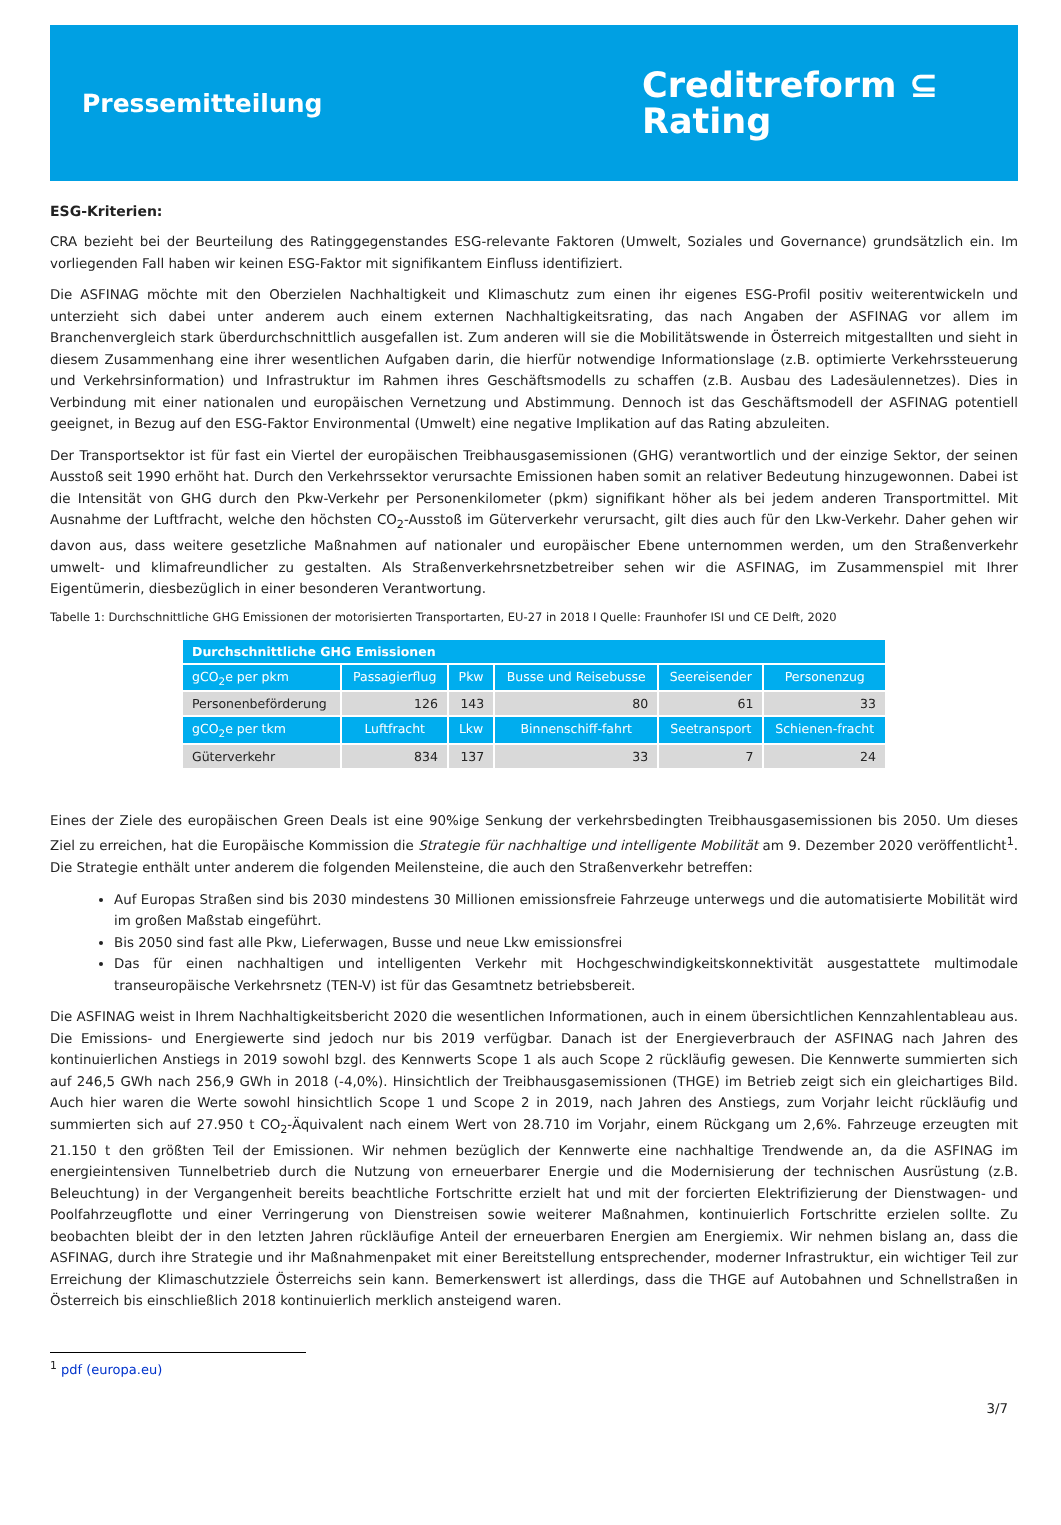Pressemitteilung
Creditreform ⊆
Rating
ESG-Kriterien:
CRA bezieht bei der Beurteilung des Ratinggegenstandes ESG-relevante Faktoren (Umwelt, Soziales und Governance) grundsätzlich ein. Im vorliegenden Fall haben wir keinen ESG-Faktor mit signifikantem Einfluss identifiziert.
Die ASFINAG möchte mit den Oberzielen Nachhaltigkeit und Klimaschutz zum einen ihr eigenes ESG-Profil positiv weiterentwickeln und unterzieht sich dabei unter anderem auch einem externen Nachhaltigkeitsrating, das nach Angaben der ASFINAG vor allem im Branchenvergleich stark überdurchschnittlich ausgefallen ist. Zum anderen will sie die Mobilitätswende in Österreich mitgestallten und sieht in diesem Zusammenhang eine ihrer wesentlichen Aufgaben darin, die hierfür notwendige Informationslage (z.B. optimierte Verkehrssteuerung und Verkehrsinformation) und Infrastruktur im Rahmen ihres Geschäftsmodells zu schaffen (z.B. Ausbau des Ladesäulennetzes). Dies in Verbindung mit einer nationalen und europäischen Vernetzung und Abstimmung. Dennoch ist das Geschäftsmodell der ASFINAG potentiell geeignet, in Bezug auf den ESG-Faktor Environmental (Umwelt) eine negative Implikation auf das Rating abzuleiten.
Der Transportsektor ist für fast ein Viertel der europäischen Treibhausgasemissionen (GHG) verantwortlich und der einzige Sektor, der seinen Ausstoß seit 1990 erhöht hat. Durch den Verkehrssektor verursachte Emissionen haben somit an relativer Bedeutung hinzugewonnen. Dabei ist die Intensität von GHG durch den Pkw-Verkehr per Personenkilometer (pkm) signifikant höher als bei jedem anderen Transportmittel. Mit Ausnahme der Luftfracht, welche den höchsten CO<sub>2</sub>-Ausstoß im Güterverkehr verursacht, gilt dies auch für den Lkw-Verkehr. Daher gehen wir davon aus, dass weitere gesetzliche Maßnahmen auf nationaler und europäischer Ebene unternommen werden, um den Straßenverkehr umwelt- und klimafreundlicher zu gestalten. Als Straßenverkehrsnetzbetreiber sehen wir die ASFINAG, im Zusammenspiel mit Ihrer Eigentümerin, diesbezüglich in einer besonderen Verantwortung.
Tabelle 1: Durchschnittliche GHG Emissionen der motorisierten Transportarten, EU-27 in 2018 I Quelle: Fraunhofer ISI und CE Delft, 2020
| Durchschnittliche GHG Emissionen | | | | | |
| --- | --- | --- | --- | --- | --- |
| gCO<sub>2</sub>e per pkm | Passagierflug | Pkw | Busse und Reisebusse | Seereisender | Personenzug |
| Personenbeförderung | 126 | 143 | 80 | 61 | 33 |
| gCO<sub>2</sub>e per tkm | Luftfracht | Lkw | Binnenschiff-fahrt | Seetransport | Schienen-fracht |
| Güterverkehr | 834 | 137 | 33 | 7 | 24 |
Eines der Ziele des europäischen Green Deals ist eine 90%ige Senkung der verkehrsbedingten Treibhausgasemissionen bis 2050. Um dieses Ziel zu erreichen, hat die Europäische Kommission die Strategie für nachhaltige und intelligente Mobilität am 9. Dezember 2020 veröffentlicht<sup>1</sup>. Die Strategie enthält unter anderem die folgenden Meilensteine, die auch den Straßenverkehr betreffen:
Auf Europas Straßen sind bis 2030 mindestens 30 Millionen emissionsfreie Fahrzeuge unterwegs und die automatisierte Mobilität wird im großen Maßstab eingeführt.
Bis 2050 sind fast alle Pkw, Lieferwagen, Busse und neue Lkw emissionsfrei
Das für einen nachhaltigen und intelligenten Verkehr mit Hochgeschwindigkeitskonnektivität ausgestattete multimodale transeuropäische Verkehrsnetz (TEN-V) ist für das Gesamtnetz betriebsbereit.
Die ASFINAG weist in Ihrem Nachhaltigkeitsbericht 2020 die wesentlichen Informationen, auch in einem übersichtlichen Kennzahlentableau aus. Die Emissions- und Energiewerte sind jedoch nur bis 2019 verfügbar. Danach ist der Energieverbrauch der ASFINAG nach Jahren des kontinuierlichen Anstiegs in 2019 sowohl bzgl. des Kennwerts Scope 1 als auch Scope 2 rückläufig gewesen. Die Kennwerte summierten sich auf 246,5 GWh nach 256,9 GWh in 2018 (-4,0%). Hinsichtlich der Treibhausgasemissionen (THGE) im Betrieb zeigt sich ein gleichartiges Bild. Auch hier waren die Werte sowohl hinsichtlich Scope 1 und Scope 2 in 2019, nach Jahren des Anstiegs, zum Vorjahr leicht rückläufig und summierten sich auf 27.950 t CO<sub>2</sub>-Äquivalent nach einem Wert von 28.710 im Vorjahr, einem Rückgang um 2,6%. Fahrzeuge erzeugten mit 21.150 t den größten Teil der Emissionen. Wir nehmen bezüglich der Kennwerte eine nachhaltige Trendwende an, da die ASFINAG im energieintensiven Tunnelbetrieb durch die Nutzung von erneuerbarer Energie und die Modernisierung der technischen Ausrüstung (z.B. Beleuchtung) in der Vergangenheit bereits beachtliche Fortschritte erzielt hat und mit der forcierten Elektrifizierung der Dienstwagen- und Poolfahrzeugflotte und einer Verringerung von Dienstreisen sowie weiterer Maßnahmen, kontinuierlich Fortschritte erzielen sollte. Zu beobachten bleibt der in den letzten Jahren rückläufige Anteil der erneuerbaren Energien am Energiemix. Wir nehmen bislang an, dass die ASFINAG, durch ihre Strategie und ihr Maßnahmenpaket mit einer Bereitstellung entsprechender, moderner Infrastruktur, ein wichtiger Teil zur Erreichung der Klimaschutzziele Österreichs sein kann. Bemerkenswert ist allerdings, dass die THGE auf Autobahnen und Schnellstraßen in Österreich bis einschließlich 2018 kontinuierlich merklich ansteigend waren.
<sup>1</sup> pdf (europa.eu)
3/7